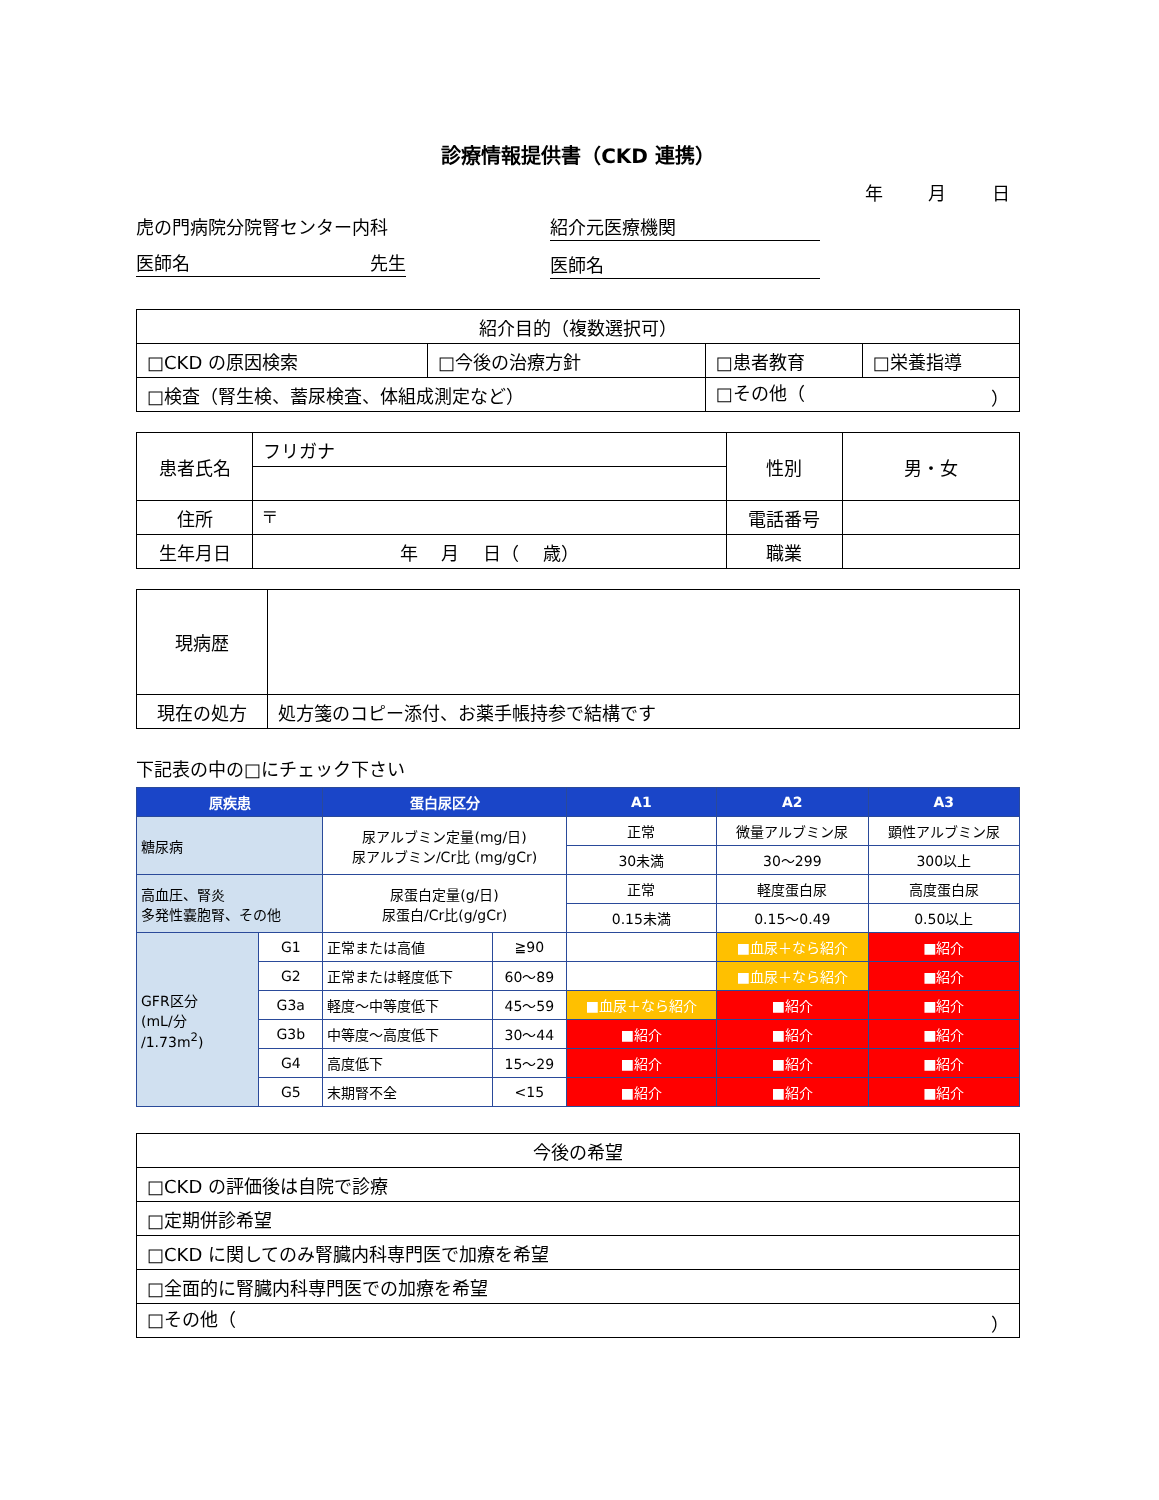診療情報提供書（CKD 連携）
年 月 日
虎の門病院分院腎センター内科
医師名 先生
紹介元医療機関
医師名
| 紹介目的（複数選択可） | | | |
| □CKD の原因検索 | □今後の治療方針 | □患者教育 | □栄養指導 |
| □検査（腎生検、蓄尿検査、体組成測定など） | | □その他（ ） | |
| 患者氏名 | フリガナ | 性別 | 男・女 |
| 住所 | 〒 | 電話番号 | |
| 生年月日 | 年 月 日（ 歳） | 職業 | |
| 現病歴 | |
| 現在の処方 | 処方箋のコピー添付、お薬手帳持参で結構です |
下記表の中の□にチェック下さい
| 原疾患 | | 蛋白尿区分 | | A1 | A2 | A3 |
| --- | --- | --- | --- | --- | --- | --- |
| 糖尿病 | | 尿アルブミン定量(mg/日) 尿アルブミン/Cr比 (mg/gCr) | | 正常 | 微量アルブミン尿 | 顕性アルブミン尿 |
| | | | | 30未満 | 30～299 | 300以上 |
| 高血圧、腎炎 多発性嚢胞腎、その他 | | 尿蛋白定量(g/日) 尿蛋白/Cr比(g/gCr) | | 正常 | 軽度蛋白尿 | 高度蛋白尿 |
| | | | | 0.15未満 | 0.15～0.49 | 0.50以上 |
| GFR区分 (mL/分 /1.73m<sup>2</sup>) | G1 | 正常または高値 | ≧90 | | ■血尿＋なら紹介 | ■紹介 |
| | G2 | 正常または軽度低下 | 60～89 | | ■血尿＋なら紹介 | ■紹介 |
| | G3a | 軽度～中等度低下 | 45～59 | ■血尿＋なら紹介 | ■紹介 | ■紹介 |
| | G3b | 中等度～高度低下 | 30～44 | ■紹介 | ■紹介 | ■紹介 |
| | G4 | 高度低下 | 15～29 | ■紹介 | ■紹介 | ■紹介 |
| | G5 | 末期腎不全 | <15 | ■紹介 | ■紹介 | ■紹介 |
| 今後の希望 |
| □CKD の評価後は自院で診療 |
| □定期併診希望 |
| □CKD に関してのみ腎臓内科専門医で加療を希望 |
| □全面的に腎臓内科専門医での加療を希望 |
| □その他（ ） |